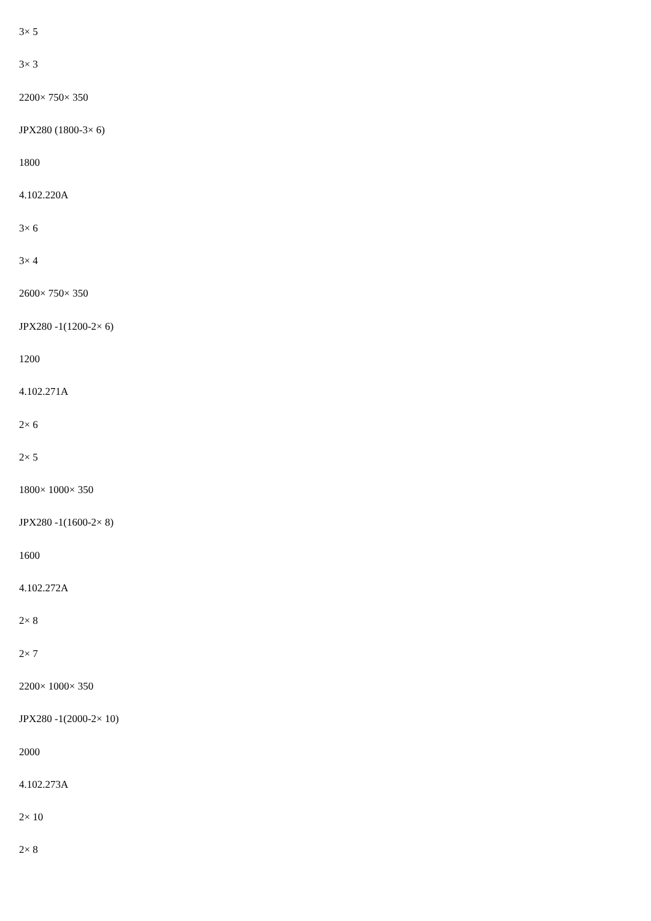3× 5
3× 3
2200× 750× 350
JPX280 (1800-3× 6)
1800
4.102.220A
3× 6
3× 4
2600× 750× 350
JPX280 -1(1200-2× 6)
1200
4.102.271A
2× 6
2× 5
1800× 1000× 350
JPX280 -1(1600-2× 8)
1600
4.102.272A
2× 8
2× 7
2200× 1000× 350
JPX280 -1(2000-2× 10)
2000
4.102.273A
2× 10
2× 8